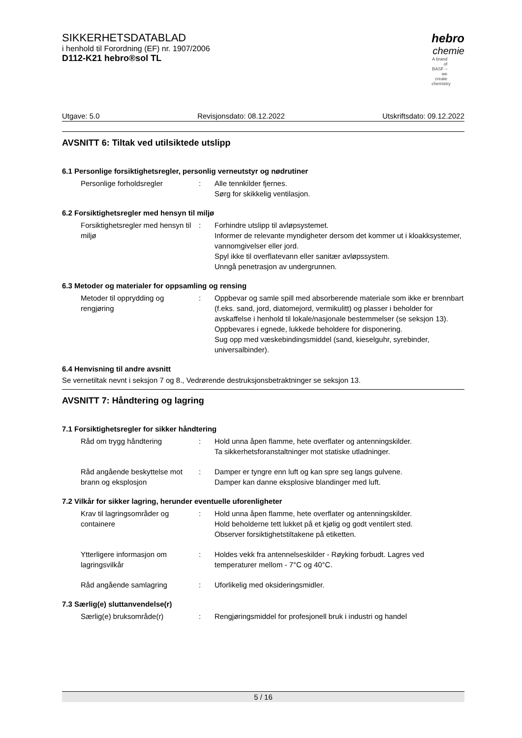SIKKERHETSDATABLAD
i henhold til Forordning (EF) nr. 1907/2006
D112-K21 hebro®sol TL
hebro
chemie
A brand of BASF – we create chemistry
Utgave: 5.0 Revisjonsdato: 08.12.2022 Utskriftsdato: 09.12.2022
AVSNITT 6: Tiltak ved utilsiktede utslipp
6.1 Personlige forsiktighetsregler, personlig verneutstyr og nødrutiner
Personlige forholdsregler : Alle tennkilder fjernes.
Sørg for skikkelig ventilasjon.
6.2 Forsiktighetsregler med hensyn til miljø
Forsiktighetsregler med hensyn til miljø
: Forhindre utslipp til avløpsystemet.
Informer de relevante myndigheter dersom det kommer ut i kloakksystemer, vannomgivelser eller jord.
Spyl ikke til overflatevann eller sanitær avløpssystem.
Unngå penetrasjon av undergrunnen.
6.3 Metoder og materialer for oppsamling og rensing
Metoder til opprydding og rengjøring
: Oppbevar og samle spill med absorberende materiale som ikke er brennbart (f.eks. sand, jord, diatomejord, vermikulitt) og plasser i beholder for avskaffelse i henhold til lokale/nasjonale bestemmelser (se seksjon 13).
Oppbevares i egnede, lukkede beholdere for disponering.
Sug opp med væskebindingsmiddel (sand, kieselguhr, syrebinder, universalbinder).
6.4 Henvisning til andre avsnitt
Se vernetiltak nevnt i seksjon 7 og 8., Vedrørende destruksjonsbetraktninger se seksjon 13.
AVSNITT 7: Håndtering og lagring
7.1 Forsiktighetsregler for sikker håndtering
Råd om trygg håndtering : Hold unna åpen flamme, hete overflater og antenningskilder.
Ta sikkerhetsforanstaltninger mot statiske utladninger.
Råd angående beskyttelse mot brann og eksplosjon
: Damper er tyngre enn luft og kan spre seg langs gulvene.
Damper kan danne eksplosive blandinger med luft.
7.2 Vilkår for sikker lagring, herunder eventuelle uforenligheter
Krav til lagringsområder og containere
: Hold unna åpen flamme, hete overflater og antenningskilder.
Hold beholderne tett lukket på et kjølig og godt ventilert sted.
Observer forsiktighetstiltakene på etiketten.
Ytterligere informasjon om lagringsvilkår
: Holdes vekk fra antennelseskilder - Røyking forbudt. Lagres ved temperaturer mellom - 7°C og 40°C.
Råd angående samlagring : Uforlikelig med oksideringsmidler.
7.3 Særlig(e) sluttanvendelse(r)
Særlig(e) bruksområde(r) : Rengjøringsmiddel for profesjonell bruk i industri og handel
5 / 16